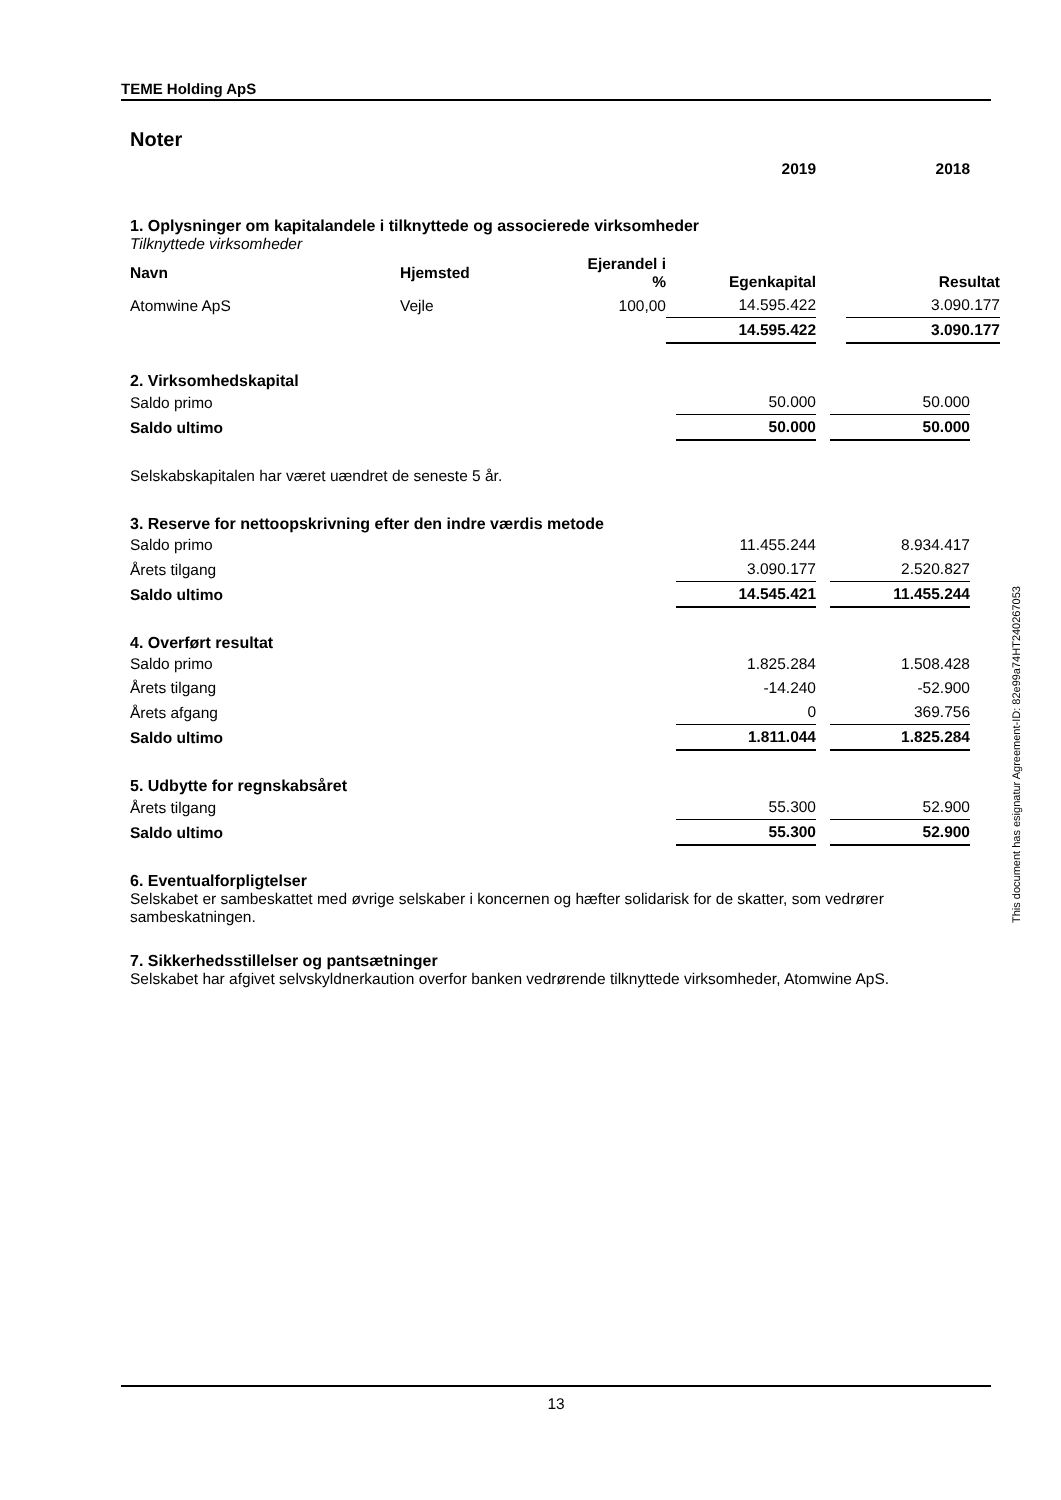TEME Holding ApS
Noter
| | 2019 | | 2018 |
1. Oplysninger om kapitalandele i tilknyttede og associerede virksomheder
Tilknyttede virksomheder
| Navn | Hjemsted | Ejerandel i % | Egenkapital | | Resultat |
| Atomwine ApS | Vejle | 100,00 | 14.595.422 | | 3.090.177 |
| | | | 14.595.422 | | 3.090.177 |
2. Virksomhedskapital
| Saldo primo | 50.000 | | 50.000 |
| Saldo ultimo | 50.000 | | 50.000 |
Selskabskapitalen har været uændret de seneste 5 år.
3. Reserve for nettoopskrivning efter den indre værdis metode
| Saldo primo | 11.455.244 | | 8.934.417 |
| Årets tilgang | 3.090.177 | | 2.520.827 |
| Saldo ultimo | 14.545.421 | | 11.455.244 |
4. Overført resultat
| Saldo primo | 1.825.284 | | 1.508.428 |
| Årets tilgang | -14.240 | | -52.900 |
| Årets afgang | 0 | | 369.756 |
| Saldo ultimo | 1.811.044 | | 1.825.284 |
5. Udbytte for regnskabsåret
| Årets tilgang | 55.300 | | 52.900 |
| Saldo ultimo | 55.300 | | 52.900 |
6. Eventualforpligtelser
Selskabet er sambeskattet med øvrige selskaber i koncernen og hæfter solidarisk for de skatter, som vedrører sambeskatningen.
7. Sikkerhedsstillelser og pantsætninger
Selskabet har afgivet selvskyldnerkaution overfor banken vedrørende tilknyttede virksomheder, Atomwine ApS.
This document has esignatur Agreement-ID: 82e99a74HT240267053
13